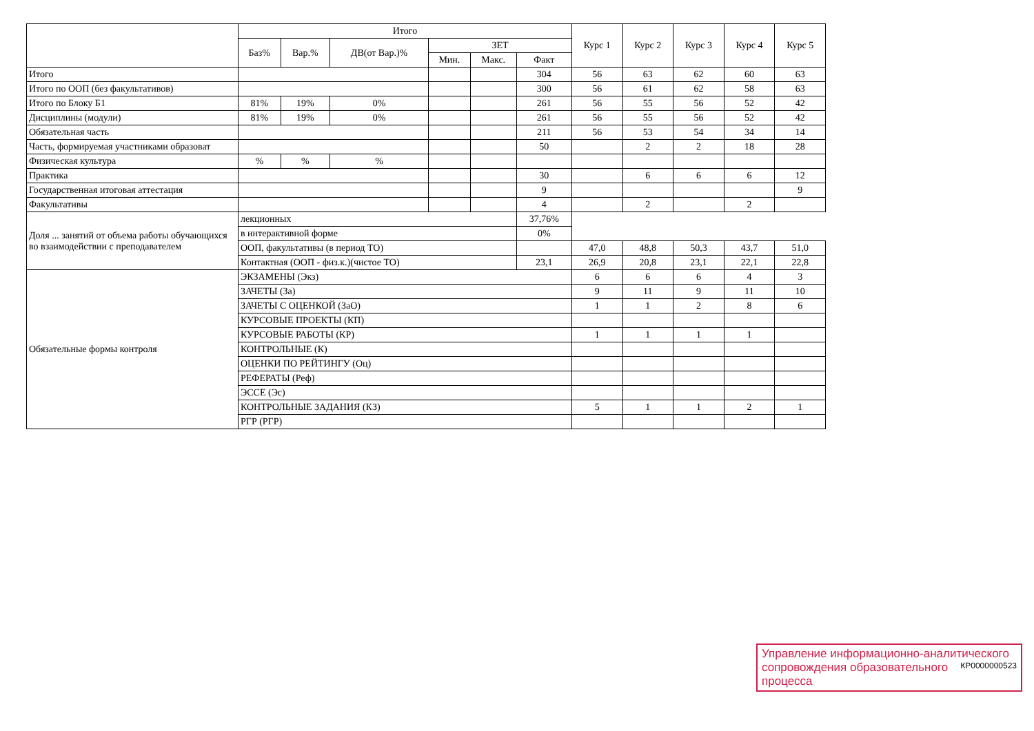| | Итого | | | | | | Курс 1 | Курс 2 | Курс 3 | Курс 4 | Курс 5 |
| --- | --- | --- | --- | --- | --- | --- | --- | --- | --- | --- | --- |
| | Баз% | Вар.% | ДВ(от Вар.)% | ЗЕТ | | | | | | | |
| | | | | Мин. | Макс. | Факт | | | | | |
| Итого | | | | | | 304 | 56 | 63 | 62 | 60 | 63 |
| Итого по ООП (без факультативов) | | | | | | 300 | 56 | 61 | 62 | 58 | 63 |
| Итого по Блоку Б1 | 81% | 19% | 0% | | | 261 | 56 | 55 | 56 | 52 | 42 |
| Дисциплины (модули) | 81% | 19% | 0% | | | 261 | 56 | 55 | 56 | 52 | 42 |
| Обязательная часть | | | | | | 211 | 56 | 53 | 54 | 34 | 14 |
| Часть, формируемая участниками образоват | | | | | | 50 | | 2 | 2 | 18 | 28 |
| Физическая культура | % | % | % | | | | | | | | |
| Практика | | | | | | 30 | | 6 | 6 | 6 | 12 |
| Государственная итоговая аттестация | | | | | | 9 | | | | | 9 |
| Факультативы | | | | | | 4 | | 2 | | 2 | |
| Доля ... занятий от объема работы обучающихся во взаимодействии с преподавателем | лекционных | | | | | 37,76% | | | | | |
| | в интерактивной форме | | | | | 0% | | | | | |
| | ООП, факультативы (в период ТО) | | | | | | 47,0 | 48,8 | 50,3 | 43,7 | 51,0 |
| | Контактная (ООП - физ.к.)(чистое ТО) | | | | | 23,1 | 26,9 | 20,8 | 23,1 | 22,1 | 22,8 |
| Обязательные формы контроля | ЭКЗАМЕНЫ (Экз) | | | | | | 6 | 6 | 6 | 4 | 3 |
| | ЗАЧЕТЫ (За) | | | | | | 9 | 11 | 9 | 11 | 10 |
| | ЗАЧЕТЫ С ОЦЕНКОЙ (ЗаО) | | | | | | 1 | 1 | 2 | 8 | 6 |
| | КУРСОВЫЕ ПРОЕКТЫ (КП) | | | | | | | | | | |
| | КУРСОВЫЕ РАБОТЫ (КР) | | | | | | 1 | 1 | 1 | 1 | |
| | КОНТРОЛЬНЫЕ (К) | | | | | | | | | | |
| | ОЦЕНКИ ПО РЕЙТИНГУ (Оц) | | | | | | | | | | |
| | РЕФЕРАТЫ (Реф) | | | | | | | | | | |
| | ЭССЕ (Эс) | | | | | | | | | | |
| | КОНТРОЛЬНЫЕ ЗАДАНИЯ (КЗ) | | | | | | 5 | 1 | 1 | 2 | 1 |
| | РГР (РГР) | | | | | | | | | | |
Управление информационно-аналитического КР0000000523
сопровождения образовательного процесса